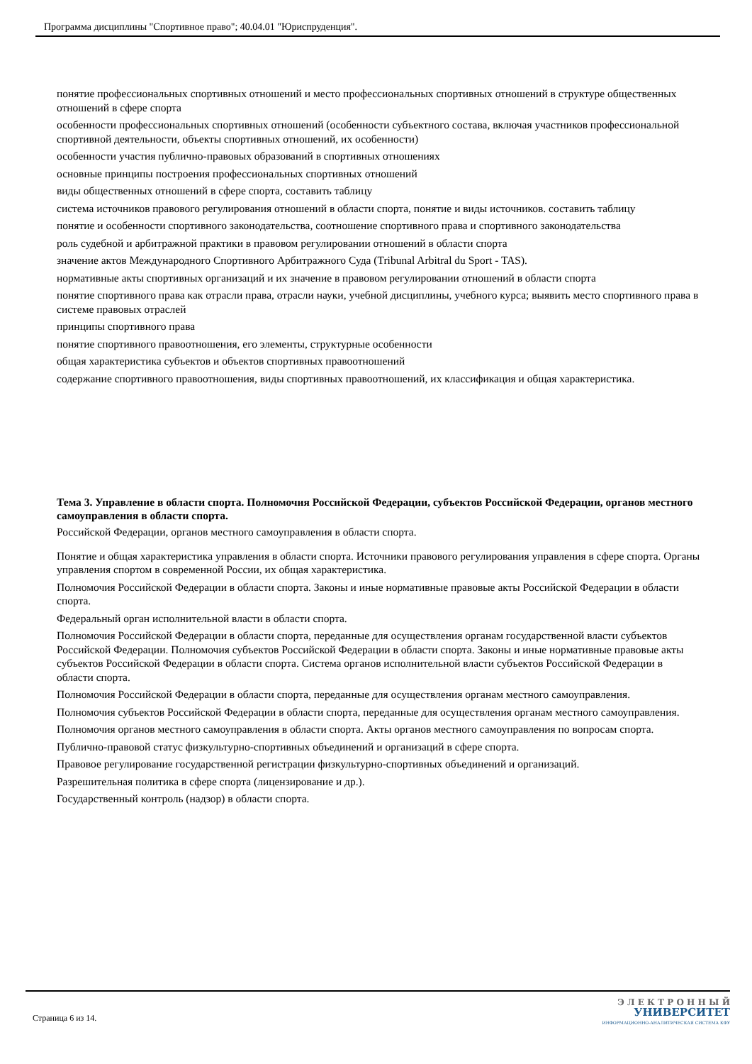Программа дисциплины "Спортивное право"; 40.04.01 "Юриспруденция".
понятие профессиональных спортивных отношений и место профессиональных спортивных отношений в структуре общественных отношений в сфере спорта
особенности профессиональных спортивных отношений (особенности субъектного состава, включая участников профессиональной спортивной деятельности, объекты спортивных отношений, их особенности)
особенности участия публично-правовых образований в спортивных отношениях
основные принципы построения профессиональных спортивных отношений
виды общественных отношений в сфере спорта, составить таблицу
система источников правового регулирования отношений в области спорта, понятие и виды источников. составить таблицу
понятие и особенности спортивного законодательства, соотношение спортивного права и спортивного законодательства
роль судебной и арбитражной практики в правовом регулировании отношений в области спорта
значение актов Международного Спортивного Арбитражного Суда (Tribunal Arbitral du Sport - TAS).
нормативные акты спортивных организаций и их значение в правовом регулировании отношений в области спорта
понятие спортивного права как отрасли права, отрасли науки, учебной дисциплины, учебного курса; выявить место спортивного права в системе правовых отраслей
принципы спортивного права
понятие спортивного правоотношения, его элементы, структурные особенности
общая характеристика субъектов и объектов спортивных правоотношений
содержание спортивного правоотношения, виды спортивных правоотношений, их классификация и общая характеристика.
Тема 3. Управление в области спорта. Полномочия Российской Федерации, субъектов Российской Федерации, органов местного самоуправления в области спорта.
Российской Федерации, органов местного самоуправления в области спорта.
Понятие и общая характеристика управления в области спорта. Источники правового регулирования управления в сфере спорта. Органы управления спортом в современной России, их общая характеристика.
Полномочия Российской Федерации в области спорта. Законы и иные нормативные правовые акты Российской Федерации в области спорта.
Федеральный орган исполнительной власти в области спорта.
Полномочия Российской Федерации в области спорта, переданные для осуществления органам государственной власти субъектов Российской Федерации. Полномочия субъектов Российской Федерации в области спорта. Законы и иные нормативные правовые акты субъектов Российской Федерации в области спорта. Система органов исполнительной власти субъектов Российской Федерации в области спорта.
Полномочия Российской Федерации в области спорта, переданные для осуществления органам местного самоуправления.
Полномочия субъектов Российской Федерации в области спорта, переданные для осуществления органам местного самоуправления.
Полномочия органов местного самоуправления в области спорта. Акты органов местного самоуправления по вопросам спорта.
Публично-правовой статус физкультурно-спортивных объединений и организаций в сфере спорта.
Правовое регулирование государственной регистрации физкультурно-спортивных объединений и организаций.
Разрешительная политика в сфере спорта (лицензирование и др.).
Государственный контроль (надзор) в области спорта.
Страница 6 из 14.
Э Л Е К Т Р О Н Н Ы Й
УНИВЕРСИТЕТ
ИНФОРМАЦИОННО-АНАЛИТИЧЕСКАЯ СИСТЕМА КФУ